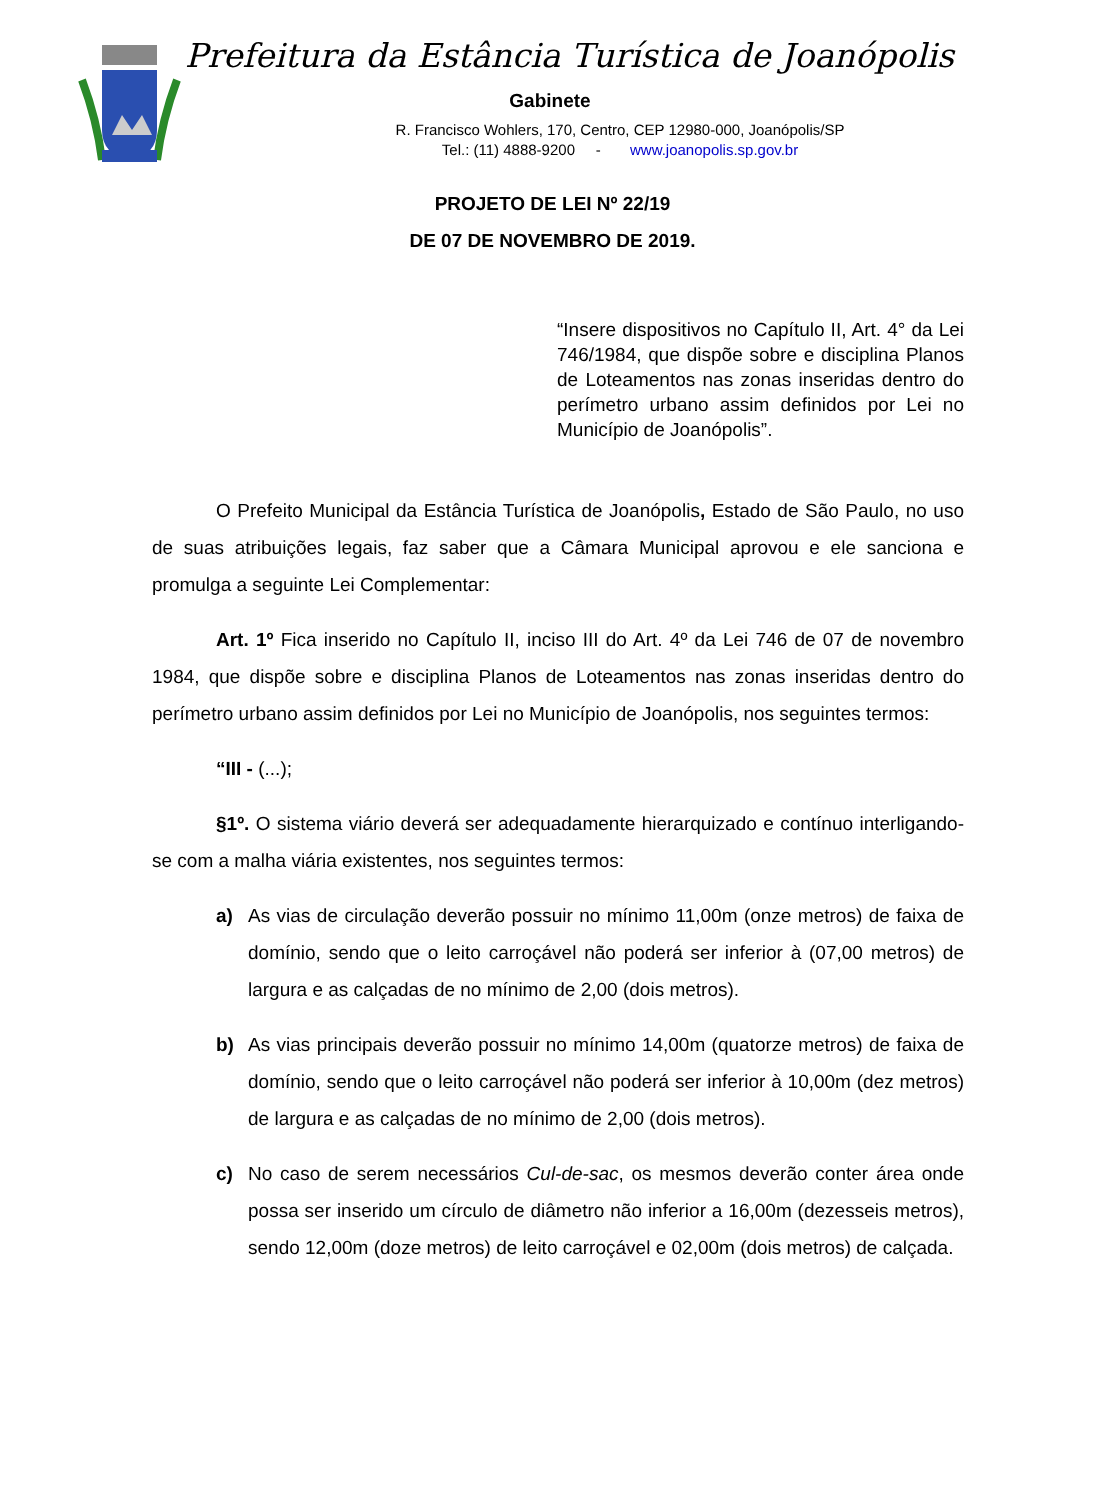Prefeitura da Estância Turística de Joanópolis
Gabinete
R. Francisco Wohlers, 170, Centro, CEP 12980-000, Joanópolis/SP
Tel.: (11) 4888-9200 - www.joanopolis.sp.gov.br
PROJETO DE LEI Nº 22/19
DE 07 DE NOVEMBRO DE 2019.
“Insere dispositivos no Capítulo II, Art. 4° da Lei 746/1984, que dispõe sobre e disciplina Planos de Loteamentos nas zonas inseridas dentro do perímetro urbano assim definidos por Lei no Município de Joanópolis”.
O Prefeito Municipal da Estância Turística de Joanópolis, Estado de São Paulo, no uso de suas atribuições legais, faz saber que a Câmara Municipal aprovou e ele sanciona e promulga a seguinte Lei Complementar:
Art. 1º Fica inserido no Capítulo II, inciso III do Art. 4º da Lei 746 de 07 de novembro 1984, que dispõe sobre e disciplina Planos de Loteamentos nas zonas inseridas dentro do perímetro urbano assim definidos por Lei no Município de Joanópolis, nos seguintes termos:
“III - (...);
§1º. O sistema viário deverá ser adequadamente hierarquizado e contínuo interligando-se com a malha viária existentes, nos seguintes termos:
a) As vias de circulação deverão possuir no mínimo 11,00m (onze metros) de faixa de domínio, sendo que o leito carroçável não poderá ser inferior à (07,00 metros) de largura e as calçadas de no mínimo de 2,00 (dois metros).
b) As vias principais deverão possuir no mínimo 14,00m (quatorze metros) de faixa de domínio, sendo que o leito carroçável não poderá ser inferior à 10,00m (dez metros) de largura e as calçadas de no mínimo de 2,00 (dois metros).
c) No caso de serem necessários Cul-de-sac, os mesmos deverão conter área onde possa ser inserido um círculo de diâmetro não inferior a 16,00m (dezesseis metros), sendo 12,00m (doze metros) de leito carroçável e 02,00m (dois metros) de calçada.